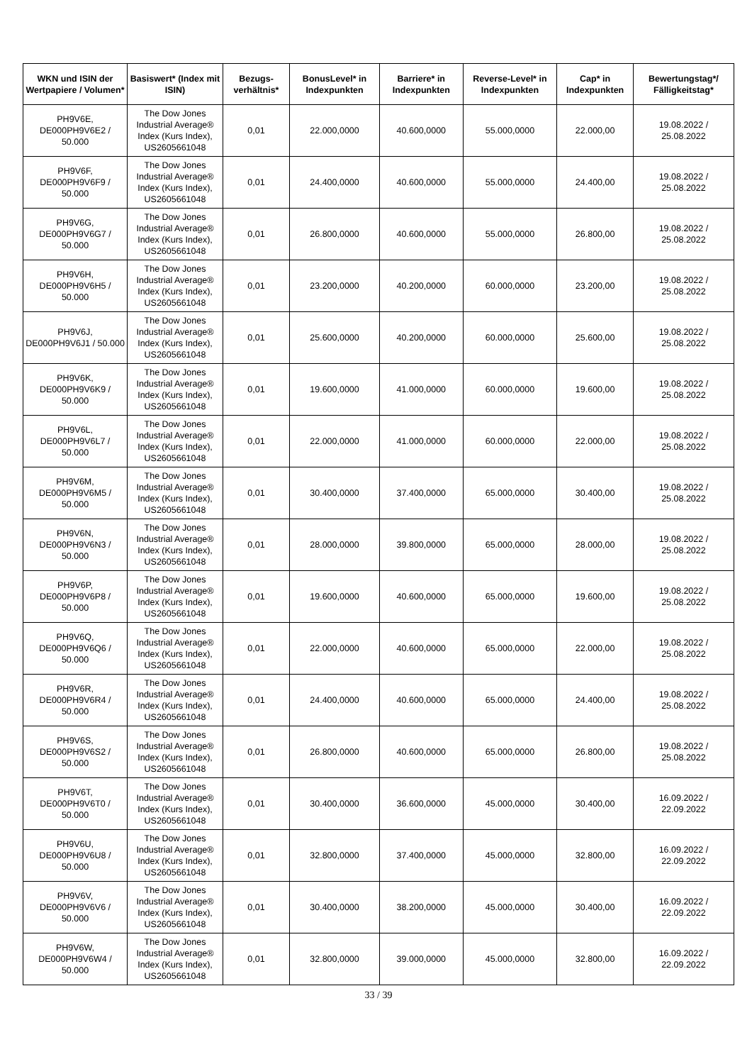| WKN und ISIN der Wertpapiere / Volumen* | Basiswert* (Index mit ISIN) | Bezugs-verhältnis* | BonusLevel* in Indexpunkten | Barriere* in Indexpunkten | Reverse-Level* in Indexpunkten | Cap* in Indexpunkten | Bewertungstag*/ Fälligkeitstag* |
| --- | --- | --- | --- | --- | --- | --- | --- |
| PH9V6E, DE000PH9V6E2 / 50.000 | The Dow Jones Industrial Average® Index (Kurs Index), US2605661048 | 0,01 | 22.000,0000 | 40.600,0000 | 55.000,0000 | 22.000,00 | 19.08.2022 / 25.08.2022 |
| PH9V6F, DE000PH9V6F9 / 50.000 | The Dow Jones Industrial Average® Index (Kurs Index), US2605661048 | 0,01 | 24.400,0000 | 40.600,0000 | 55.000,0000 | 24.400,00 | 19.08.2022 / 25.08.2022 |
| PH9V6G, DE000PH9V6G7 / 50.000 | The Dow Jones Industrial Average® Index (Kurs Index), US2605661048 | 0,01 | 26.800,0000 | 40.600,0000 | 55.000,0000 | 26.800,00 | 19.08.2022 / 25.08.2022 |
| PH9V6H, DE000PH9V6H5 / 50.000 | The Dow Jones Industrial Average® Index (Kurs Index), US2605661048 | 0,01 | 23.200,0000 | 40.200,0000 | 60.000,0000 | 23.200,00 | 19.08.2022 / 25.08.2022 |
| PH9V6J, DE000PH9V6J1 / 50.000 | The Dow Jones Industrial Average® Index (Kurs Index), US2605661048 | 0,01 | 25.600,0000 | 40.200,0000 | 60.000,0000 | 25.600,00 | 19.08.2022 / 25.08.2022 |
| PH9V6K, DE000PH9V6K9 / 50.000 | The Dow Jones Industrial Average® Index (Kurs Index), US2605661048 | 0,01 | 19.600,0000 | 41.000,0000 | 60.000,0000 | 19.600,00 | 19.08.2022 / 25.08.2022 |
| PH9V6L, DE000PH9V6L7 / 50.000 | The Dow Jones Industrial Average® Index (Kurs Index), US2605661048 | 0,01 | 22.000,0000 | 41.000,0000 | 60.000,0000 | 22.000,00 | 19.08.2022 / 25.08.2022 |
| PH9V6M, DE000PH9V6M5 / 50.000 | The Dow Jones Industrial Average® Index (Kurs Index), US2605661048 | 0,01 | 30.400,0000 | 37.400,0000 | 65.000,0000 | 30.400,00 | 19.08.2022 / 25.08.2022 |
| PH9V6N, DE000PH9V6N3 / 50.000 | The Dow Jones Industrial Average® Index (Kurs Index), US2605661048 | 0,01 | 28.000,0000 | 39.800,0000 | 65.000,0000 | 28.000,00 | 19.08.2022 / 25.08.2022 |
| PH9V6P, DE000PH9V6P8 / 50.000 | The Dow Jones Industrial Average® Index (Kurs Index), US2605661048 | 0,01 | 19.600,0000 | 40.600,0000 | 65.000,0000 | 19.600,00 | 19.08.2022 / 25.08.2022 |
| PH9V6Q, DE000PH9V6Q6 / 50.000 | The Dow Jones Industrial Average® Index (Kurs Index), US2605661048 | 0,01 | 22.000,0000 | 40.600,0000 | 65.000,0000 | 22.000,00 | 19.08.2022 / 25.08.2022 |
| PH9V6R, DE000PH9V6R4 / 50.000 | The Dow Jones Industrial Average® Index (Kurs Index), US2605661048 | 0,01 | 24.400,0000 | 40.600,0000 | 65.000,0000 | 24.400,00 | 19.08.2022 / 25.08.2022 |
| PH9V6S, DE000PH9V6S2 / 50.000 | The Dow Jones Industrial Average® Index (Kurs Index), US2605661048 | 0,01 | 26.800,0000 | 40.600,0000 | 65.000,0000 | 26.800,00 | 19.08.2022 / 25.08.2022 |
| PH9V6T, DE000PH9V6T0 / 50.000 | The Dow Jones Industrial Average® Index (Kurs Index), US2605661048 | 0,01 | 30.400,0000 | 36.600,0000 | 45.000,0000 | 30.400,00 | 16.09.2022 / 22.09.2022 |
| PH9V6U, DE000PH9V6U8 / 50.000 | The Dow Jones Industrial Average® Index (Kurs Index), US2605661048 | 0,01 | 32.800,0000 | 37.400,0000 | 45.000,0000 | 32.800,00 | 16.09.2022 / 22.09.2022 |
| PH9V6V, DE000PH9V6V6 / 50.000 | The Dow Jones Industrial Average® Index (Kurs Index), US2605661048 | 0,01 | 30.400,0000 | 38.200,0000 | 45.000,0000 | 30.400,00 | 16.09.2022 / 22.09.2022 |
| PH9V6W, DE000PH9V6W4 / 50.000 | The Dow Jones Industrial Average® Index (Kurs Index), US2605661048 | 0,01 | 32.800,0000 | 39.000,0000 | 45.000,0000 | 32.800,00 | 16.09.2022 / 22.09.2022 |
33 / 39